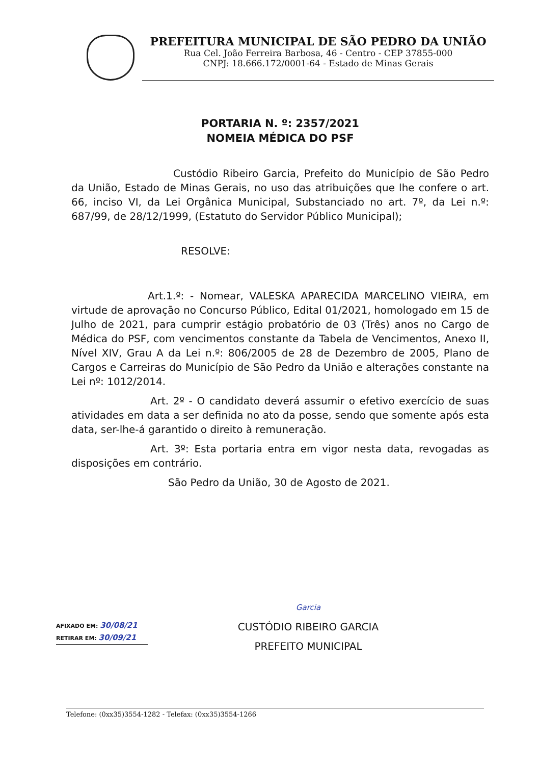PREFEITURA MUNICIPAL DE SÃO PEDRO DA UNIÃO
Rua Cel. João Ferreira Barbosa, 46 - Centro - CEP 37855-000
CNPJ: 18.666.172/0001-64 - Estado de Minas Gerais
PORTARIA N. º: 2357/2021
NOMEIA MÉDICA DO PSF
Custódio Ribeiro Garcia, Prefeito do Município de São Pedro da União, Estado de Minas Gerais, no uso das atribuições que lhe confere o art. 66, inciso VI, da Lei Orgânica Municipal, Substanciado no art. 7º, da Lei n.º: 687/99, de 28/12/1999, (Estatuto do Servidor Público Municipal);
RESOLVE:
Art.1.º: - Nomear, VALESKA APARECIDA MARCELINO VIEIRA, em virtude de aprovação no Concurso Público, Edital 01/2021, homologado em 15 de Julho de 2021, para cumprir estágio probatório de 03 (Três) anos no Cargo de Médica do PSF, com vencimentos constante da Tabela de Vencimentos, Anexo II, Nível XIV, Grau A da Lei n.º: 806/2005 de 28 de Dezembro de 2005, Plano de Cargos e Carreiras do Município de São Pedro da União e alterações constante na Lei nº: 1012/2014.
Art. 2º - O candidato deverá assumir o efetivo exercício de suas atividades em data a ser definida no ato da posse, sendo que somente após esta data, ser-lhe-á garantido o direito à remuneração.
Art. 3º: Esta portaria entra em vigor nesta data, revogadas as disposições em contrário.
São Pedro da União, 30 de Agosto de 2021.
Garcia
CUSTÓDIO RIBEIRO GARCIA
PREFEITO MUNICIPAL
AFIXADO EM: 30/08/21
RETIRAR EM: 30/09/21
Telefone: (0xx35)3554-1282 - Telefax: (0xx35)3554-1266